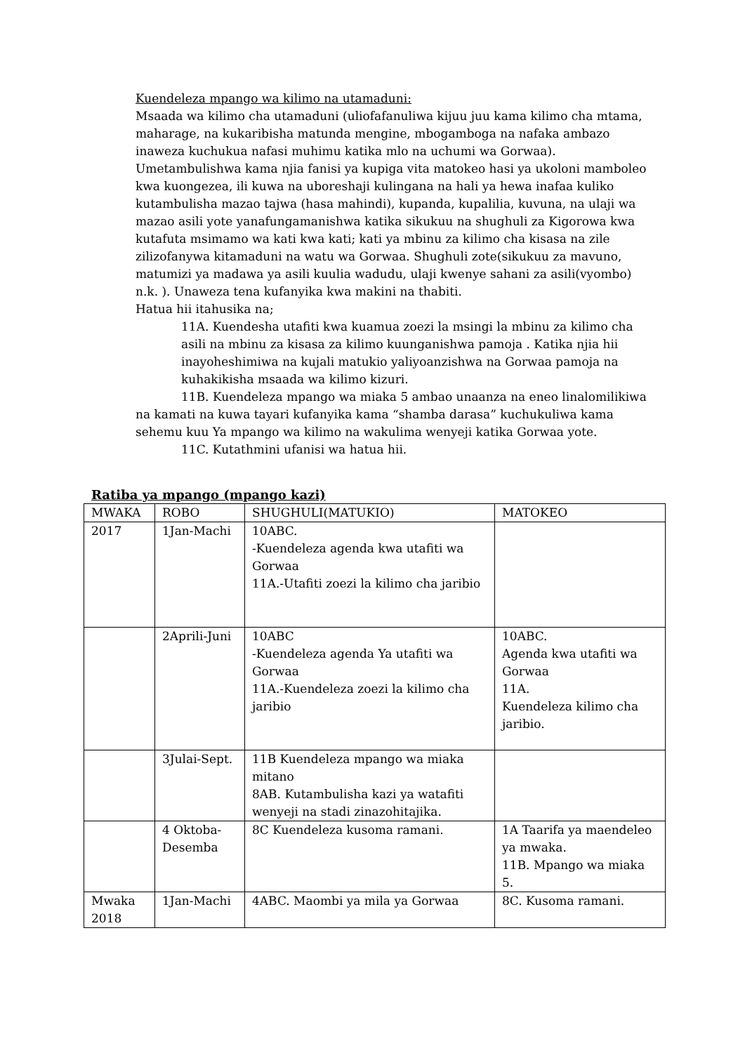Kuendeleza mpango wa kilimo na utamaduni:
Msaada wa kilimo cha utamaduni (uliofafanuliwa kijuu juu kama kilimo cha mtama, maharage, na kukaribisha matunda mengine, mbogamboga na nafaka ambazo inaweza kuchukua nafasi muhimu katika mlo na uchumi wa Gorwaa). Umetambulishwa kama njia fanisi ya kupiga vita matokeo hasi ya ukoloni mamboleo kwa kuongezea, ili kuwa na uboreshaji kulingana na hali ya hewa inafaa kuliko kutambulisha mazao tajwa (hasa mahindi), kupanda, kupalilia, kuvuna, na ulaji wa mazao asili yote yanafungamanishwa katika sikukuu na shughuli za Kigorowa kwa kutafuta msimamo wa kati kwa kati; kati ya mbinu za kilimo cha kisasa na zile zilizofanywa kitamaduni na watu wa Gorwaa. Shughuli zote(sikukuu za mavuno, matumizi ya madawa ya asili kuulia wadudu, ulaji kwenye sahani za asili(vyombo) n.k. ). Unaweza tena kufanyika kwa makini na thabiti.
Hatua hii itahusika na;
11A. Kuendesha utafiti kwa kuamua zoezi la msingi la mbinu za kilimo cha asili na mbinu za kisasa za kilimo kuunganishwa pamoja . Katika njia hii inayoheshimiwa na kujali matukio yaliyoanzishwa na Gorwaa pamoja na kuhakikisha msaada wa kilimo kizuri.
11B. Kuendeleza mpango wa miaka 5 ambao unaanza na eneo linalomilikiwa na kamati na kuwa tayari kufanyika kama “shamba darasa” kuchukuliwa kama sehemu kuu Ya mpango wa kilimo na wakulima wenyeji katika Gorwaa yote.
11C. Kutathmini ufanisi wa hatua hii.
Ratiba ya mpango (mpango kazi)
| MWAKA | ROBO | SHUGHULI(MATUKIO) | MATOKEO |
| 2017 | 1Jan-Machi | 10ABC. -Kuendeleza agenda kwa utafiti wa Gorwaa 11A.-Utafiti zoezi la kilimo cha jaribio | |
| | 2Aprili-Juni | 10ABC -Kuendeleza agenda Ya utafiti wa Gorwaa 11A.-Kuendeleza zoezi la kilimo cha jaribio | 10ABC. Agenda kwa utafiti wa Gorwaa 11A. Kuendeleza kilimo cha jaribio. |
| | 3Julai-Sept. | 11B Kuendeleza mpango wa miaka mitano 8AB. Kutambulisha kazi ya watafiti wenyeji na stadi zinazohitajika. | |
| | 4 Oktoba-Desemba | 8C Kuendeleza kusoma ramani. | 1A Taarifa ya maendeleo ya mwaka. 11B. Mpango wa miaka 5. |
| Mwaka 2018 | 1Jan-Machi | 4ABC. Maombi ya mila ya Gorwaa | 8C. Kusoma ramani. |